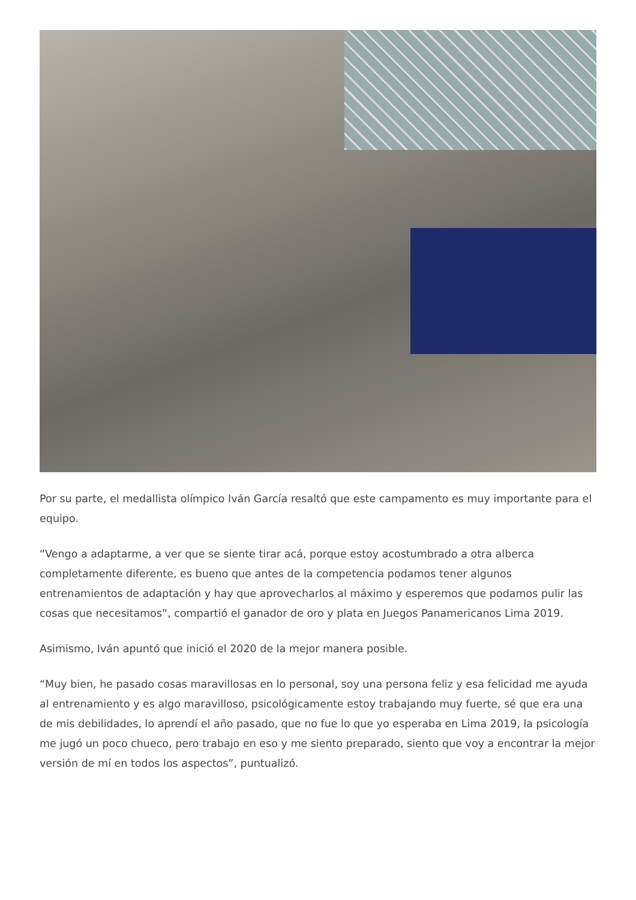Por su parte, el medallista olímpico Iván García resaltó que este campamento es muy importante para el equipo.
“Vengo a adaptarme, a ver que se siente tirar acá, porque estoy acostumbrado a otra alberca completamente diferente, es bueno que antes de la competencia podamos tener algunos entrenamientos de adaptación y hay que aprovecharlos al máximo y esperemos que podamos pulir las cosas que necesitamos”, compartió el ganador de oro y plata en Juegos Panamericanos Lima 2019.
Asimismo, Iván apuntó que inició el 2020 de la mejor manera posible.
“Muy bien, he pasado cosas maravillosas en lo personal, soy una persona feliz y esa felicidad me ayuda al entrenamiento y es algo maravilloso, psicológicamente estoy trabajando muy fuerte, sé que era una de mis debilidades, lo aprendí el año pasado, que no fue lo que yo esperaba en Lima 2019, la psicología me jugó un poco chueco, pero trabajo en eso y me siento preparado, siento que voy a encontrar la mejor versión de mí en todos los aspectos”, puntualizó.